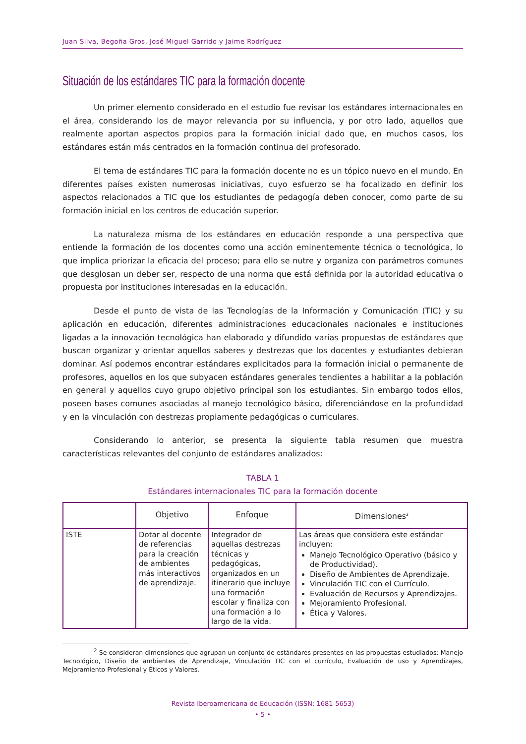Juan Silva, Begoña Gros, José Miguel Garrido y Jaime Rodríguez
Situación de los estándares TIC para la formación docente
Un primer elemento considerado en el estudio fue revisar los estándares internacionales en el área, considerando los de mayor relevancia por su influencia, y por otro lado, aquellos que realmente aportan aspectos propios para la formación inicial dado que, en muchos casos, los estándares están más centrados en la formación continua del profesorado.
El tema de estándares TIC para la formación docente no es un tópico nuevo en el mundo. En diferentes países existen numerosas iniciativas, cuyo esfuerzo se ha focalizado en definir los aspectos relacionados a TIC que los estudiantes de pedagogía deben conocer, como parte de su formación inicial en los centros de educación superior.
La naturaleza misma de los estándares en educación responde a una perspectiva que entiende la formación de los docentes como una acción eminentemente técnica o tecnológica, lo que implica priorizar la eficacia del proceso; para ello se nutre y organiza con parámetros comunes que desglosan un deber ser, respecto de una norma que está definida por la autoridad educativa o propuesta por instituciones interesadas en la educación.
Desde el punto de vista de las Tecnologías de la Información y Comunicación (TIC) y su aplicación en educación, diferentes administraciones educacionales nacionales e instituciones ligadas a la innovación tecnológica han elaborado y difundido varias propuestas de estándares que buscan organizar y orientar aquellos saberes y destrezas que los docentes y estudiantes debieran dominar. Así podemos encontrar estándares explicitados para la formación inicial o permanente de profesores, aquellos en los que subyacen estándares generales tendientes a habilitar a la población en general y aquellos cuyo grupo objetivo principal son los estudiantes. Sin embargo todos ellos, poseen bases comunes asociadas al manejo tecnológico básico, diferenciándose en la profundidad y en la vinculación con destrezas propiamente pedagógicas o curriculares.
Considerando lo anterior, se presenta la siguiente tabla resumen que muestra características relevantes del conjunto de estándares analizados:
TABLA 1
Estándares internacionales TIC para la formación docente
| | Objetivo | Enfoque | Dimensiones<sup>2</sup> |
| --- | --- | --- | --- |
| ISTE | Dotar al docente de referencias para la creación de ambientes más interactivos de aprendizaje. | Integrador de aquellas destrezas técnicas y pedagógicas, organizados en un itinerario que incluye una formación escolar y finaliza con una formación a lo largo de la vida. | Las áreas que considera este estándar incluyen: Manejo Tecnológico Operativo (básico y de Productividad). Diseño de Ambientes de Aprendizaje. Vinculación TIC con el Currículo. Evaluación de Recursos y Aprendizajes. Mejoramiento Profesional. Ética y Valores. |
<sup>2</sup> Se consideran dimensiones que agrupan un conjunto de estándares presentes en las propuestas estudiados: Manejo Tecnológico, Diseño de ambientes de Aprendizaje, Vinculación TIC con el currículo, Evaluación de uso y Aprendizajes, Mejoramiento Profesional y Éticos y Valores.
Revista Iberoamericana de Educación (ISSN: 1681-5653)
• 5 •